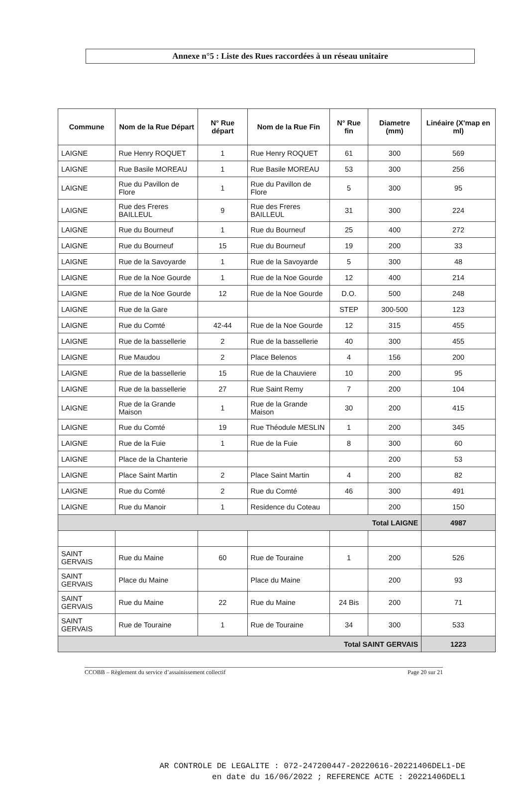Annexe n°5 : Liste des Rues raccordées à un réseau unitaire
| Commune | Nom de la Rue Départ | N° Rue départ | Nom de la Rue Fin | N° Rue fin | Diametre (mm) | Linéaire (X'map en ml) |
| --- | --- | --- | --- | --- | --- | --- |
| LAIGNE | Rue Henry ROQUET | 1 | Rue Henry ROQUET | 61 | 300 | 569 |
| LAIGNE | Rue Basile MOREAU | 1 | Rue Basile MOREAU | 53 | 300 | 256 |
| LAIGNE | Rue du Pavillon de Flore | 1 | Rue du Pavillon de Flore | 5 | 300 | 95 |
| LAIGNE | Rue des Freres BAILLEUL | 9 | Rue des Freres BAILLEUL | 31 | 300 | 224 |
| LAIGNE | Rue du Bourneuf | 1 | Rue du Bourneuf | 25 | 400 | 272 |
| LAIGNE | Rue du Bourneuf | 15 | Rue du Bourneuf | 19 | 200 | 33 |
| LAIGNE | Rue de la Savoyarde | 1 | Rue de la Savoyarde | 5 | 300 | 48 |
| LAIGNE | Rue de la Noe Gourde | 1 | Rue de la Noe Gourde | 12 | 400 | 214 |
| LAIGNE | Rue de la Noe Gourde | 12 | Rue de la Noe Gourde | D.O. | 500 | 248 |
| LAIGNE | Rue de la Gare | | | STEP | 300-500 | 123 |
| LAIGNE | Rue du Comté | 42-44 | Rue de la Noe Gourde | 12 | 315 | 455 |
| LAIGNE | Rue de la bassellerie | 2 | Rue de la bassellerie | 40 | 300 | 455 |
| LAIGNE | Rue Maudou | 2 | Place Belenos | 4 | 156 | 200 |
| LAIGNE | Rue de la bassellerie | 15 | Rue de la Chauviere | 10 | 200 | 95 |
| LAIGNE | Rue de la bassellerie | 27 | Rue Saint Remy | 7 | 200 | 104 |
| LAIGNE | Rue de la Grande Maison | 1 | Rue de la Grande Maison | 30 | 200 | 415 |
| LAIGNE | Rue du Comté | 19 | Rue Théodule MESLIN | 1 | 200 | 345 |
| LAIGNE | Rue de la Fuie | 1 | Rue de la Fuie | 8 | 300 | 60 |
| LAIGNE | Place de la Chanterie | | | | 200 | 53 |
| LAIGNE | Place Saint Martin | 2 | Place Saint Martin | 4 | 200 | 82 |
| LAIGNE | Rue du Comté | 2 | Rue du Comté | 46 | 300 | 491 |
| LAIGNE | Rue du Manoir | 1 | Residence du Coteau | | 200 | 150 |
| Total LAIGNE | | | | | | 4987 |
| SAINT GERVAIS | Rue du Maine | 60 | Rue de Touraine | 1 | 200 | 526 |
| SAINT GERVAIS | Place du Maine | | Place du Maine | | 200 | 93 |
| SAINT GERVAIS | Rue du Maine | 22 | Rue du Maine | 24 Bis | 200 | 71 |
| SAINT GERVAIS | Rue de Touraine | 1 | Rue de Touraine | 34 | 300 | 533 |
| Total SAINT GERVAIS | | | | | | 1223 |
CCOBB – Règlement du service d’assainissement collectif Page 20 sur 21
AR CONTROLE DE LEGALITE : 072-247200447-20220616-20221406DEL1-DE
en date du 16/06/2022 ; REFERENCE ACTE : 20221406DEL1